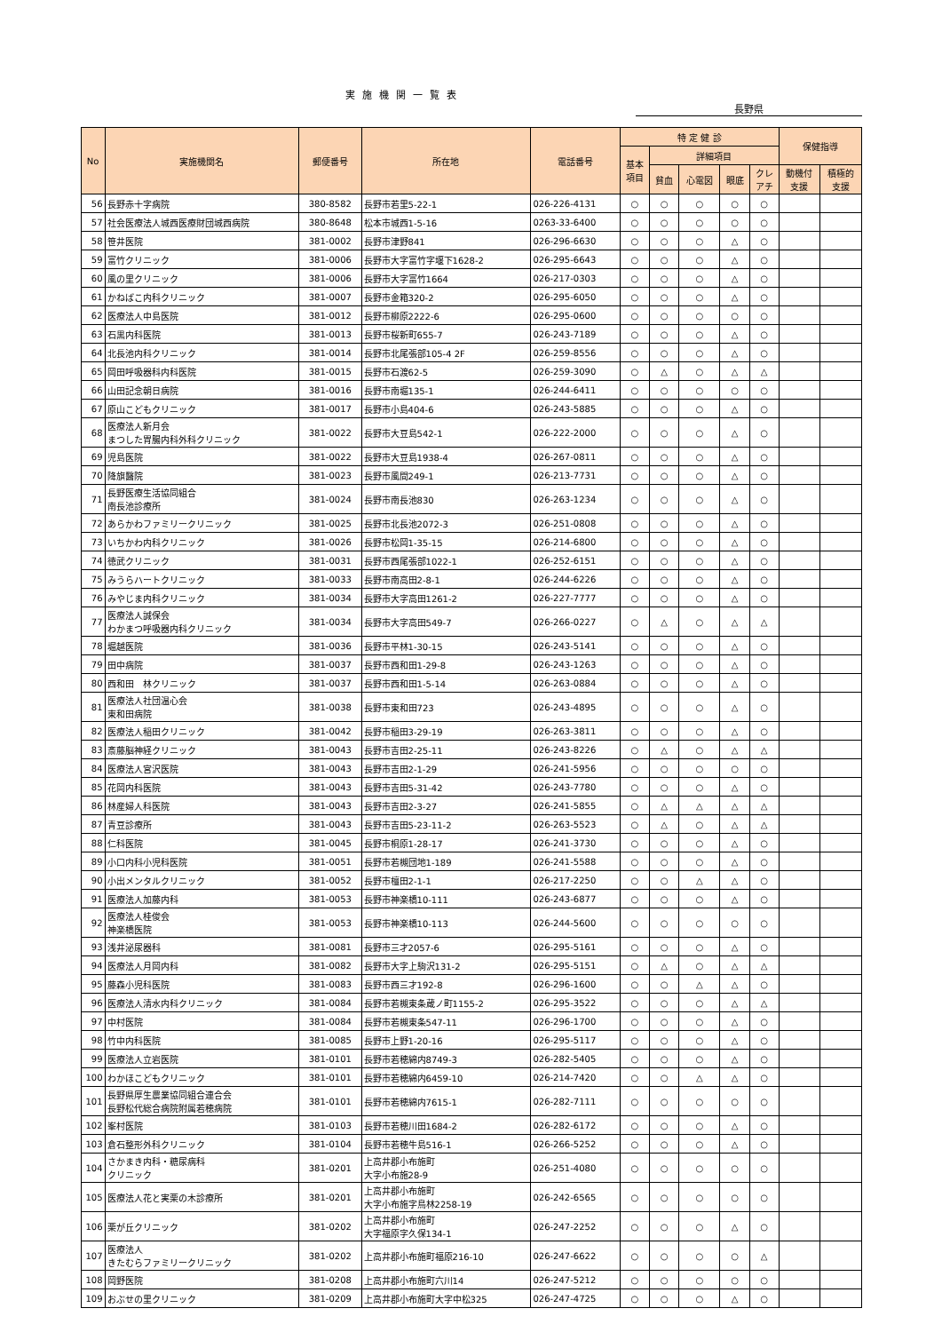実施機関一覧表
長野県
| No | 実施機関名 | 郵便番号 | 所在地 | 電話番号 | 特 定 健 診 | | | | | 保健指導 | |
| --- | --- | --- | --- | --- | --- | --- | --- | --- | --- | --- | --- |
| | | | | | 基本 項目 | 詳細項目 | | | | | |
| | | | | | | 貧血 | 心電図 | 眼底 | クレ アチ | 動機付 支援 | 積極的 支援 |
| 56 | 長野赤十字病院 | 380-8582 | 長野市若里5-22-1 | 026-226-4131 | ○ | ○ | ○ | ○ | ○ | | |
| 57 | 社会医療法人城西医療財団城西病院 | 380-8648 | 松本市城西1-5-16 | 0263-33-6400 | ○ | ○ | ○ | ○ | ○ | | |
| 58 | 笹井医院 | 381-0002 | 長野市津野841 | 026-296-6630 | ○ | ○ | ○ | △ | ○ | | |
| 59 | 富竹クリニック | 381-0006 | 長野市大字富竹字堰下1628-2 | 026-295-6643 | ○ | ○ | ○ | △ | ○ | | |
| 60 | 風の里クリニック | 381-0006 | 長野市大字富竹1664 | 026-217-0303 | ○ | ○ | ○ | △ | ○ | | |
| 61 | かねばこ内科クリニック | 381-0007 | 長野市金箱320-2 | 026-295-6050 | ○ | ○ | ○ | △ | ○ | | |
| 62 | 医療法人中島医院 | 381-0012 | 長野市柳原2222-6 | 026-295-0600 | ○ | ○ | ○ | ○ | ○ | | |
| 63 | 石黒内科医院 | 381-0013 | 長野市桜新町655-7 | 026-243-7189 | ○ | ○ | ○ | △ | ○ | | |
| 64 | 北長池内科クリニック | 381-0014 | 長野市北尾張部105-4 2F | 026-259-8556 | ○ | ○ | ○ | △ | ○ | | |
| 65 | 岡田呼吸器科内科医院 | 381-0015 | 長野市石渡62-5 | 026-259-3090 | ○ | △ | ○ | △ | △ | | |
| 66 | 山田記念朝日病院 | 381-0016 | 長野市南堀135-1 | 026-244-6411 | ○ | ○ | ○ | ○ | ○ | | |
| 67 | 原山こどもクリニック | 381-0017 | 長野市小島404-6 | 026-243-5885 | ○ | ○ | ○ | △ | ○ | | |
| 68 | 医療法人新月会 まつした胃腸内科外科クリニック | 381-0022 | 長野市大豆島542-1 | 026-222-2000 | ○ | ○ | ○ | △ | ○ | | |
| 69 | 児島医院 | 381-0022 | 長野市大豆島1938-4 | 026-267-0811 | ○ | ○ | ○ | △ | ○ | | |
| 70 | 降旗醫院 | 381-0023 | 長野市風間249-1 | 026-213-7731 | ○ | ○ | ○ | △ | ○ | | |
| 71 | 長野医療生活協同組合 南長池診療所 | 381-0024 | 長野市南長池830 | 026-263-1234 | ○ | ○ | ○ | △ | ○ | | |
| 72 | あらかわファミリークリニック | 381-0025 | 長野市北長池2072-3 | 026-251-0808 | ○ | ○ | ○ | △ | ○ | | |
| 73 | いちかわ内科クリニック | 381-0026 | 長野市松岡1-35-15 | 026-214-6800 | ○ | ○ | ○ | △ | ○ | | |
| 74 | 徳武クリニック | 381-0031 | 長野市西尾張部1022-1 | 026-252-6151 | ○ | ○ | ○ | △ | ○ | | |
| 75 | みうらハートクリニック | 381-0033 | 長野市南高田2-8-1 | 026-244-6226 | ○ | ○ | ○ | △ | ○ | | |
| 76 | みやじま内科クリニック | 381-0034 | 長野市大字高田1261-2 | 026-227-7777 | ○ | ○ | ○ | △ | ○ | | |
| 77 | 医療法人誠保会 わかまつ呼吸器内科クリニック | 381-0034 | 長野市大字高田549-7 | 026-266-0227 | ○ | △ | ○ | △ | △ | | |
| 78 | 堀越医院 | 381-0036 | 長野市平林1-30-15 | 026-243-5141 | ○ | ○ | ○ | △ | ○ | | |
| 79 | 田中病院 | 381-0037 | 長野市西和田1-29-8 | 026-243-1263 | ○ | ○ | ○ | △ | ○ | | |
| 80 | 西和田 林クリニック | 381-0037 | 長野市西和田1-5-14 | 026-263-0884 | ○ | ○ | ○ | △ | ○ | | |
| 81 | 医療法人社団温心会 東和田病院 | 381-0038 | 長野市東和田723 | 026-243-4895 | ○ | ○ | ○ | △ | ○ | | |
| 82 | 医療法人稲田クリニック | 381-0042 | 長野市稲田3-29-19 | 026-263-3811 | ○ | ○ | ○ | △ | ○ | | |
| 83 | 斎藤脳神経クリニック | 381-0043 | 長野市吉田2-25-11 | 026-243-8226 | ○ | △ | ○ | △ | △ | | |
| 84 | 医療法人宮沢医院 | 381-0043 | 長野市吉田2-1-29 | 026-241-5956 | ○ | ○ | ○ | ○ | ○ | | |
| 85 | 花岡内科医院 | 381-0043 | 長野市吉田5-31-42 | 026-243-7780 | ○ | ○ | ○ | △ | ○ | | |
| 86 | 林産婦人科医院 | 381-0043 | 長野市吉田2-3-27 | 026-241-5855 | ○ | △ | △ | △ | △ | | |
| 87 | 青豆診療所 | 381-0043 | 長野市吉田5-23-11-2 | 026-263-5523 | ○ | △ | ○ | △ | △ | | |
| 88 | 仁科医院 | 381-0045 | 長野市桐原1-28-17 | 026-241-3730 | ○ | ○ | ○ | △ | ○ | | |
| 89 | 小口内科小児科医院 | 381-0051 | 長野市若槻団地1-189 | 026-241-5588 | ○ | ○ | ○ | △ | ○ | | |
| 90 | 小出メンタルクリニック | 381-0052 | 長野市檀田2-1-1 | 026-217-2250 | ○ | ○ | △ | △ | ○ | | |
| 91 | 医療法人加藤内科 | 381-0053 | 長野市神楽橋10-111 | 026-243-6877 | ○ | ○ | ○ | △ | ○ | | |
| 92 | 医療法人桂俊会 神楽橋医院 | 381-0053 | 長野市神楽橋10-113 | 026-244-5600 | ○ | ○ | ○ | ○ | ○ | | |
| 93 | 浅井泌尿器科 | 381-0081 | 長野市三才2057-6 | 026-295-5161 | ○ | ○ | ○ | △ | ○ | | |
| 94 | 医療法人月岡内科 | 381-0082 | 長野市大字上駒沢131-2 | 026-295-5151 | ○ | △ | ○ | △ | △ | | |
| 95 | 藤森小児科医院 | 381-0083 | 長野市西三才192-8 | 026-296-1600 | ○ | ○ | △ | △ | ○ | | |
| 96 | 医療法人清水内科クリニック | 381-0084 | 長野市若槻東条蔵ノ町1155-2 | 026-295-3522 | ○ | ○ | ○ | △ | △ | | |
| 97 | 中村医院 | 381-0084 | 長野市若槻東条547-11 | 026-296-1700 | ○ | ○ | ○ | △ | ○ | | |
| 98 | 竹中内科医院 | 381-0085 | 長野市上野1-20-16 | 026-295-5117 | ○ | ○ | ○ | △ | ○ | | |
| 99 | 医療法人立岩医院 | 381-0101 | 長野市若穂綿内8749-3 | 026-282-5405 | ○ | ○ | ○ | △ | ○ | | |
| 100 | わかほこどもクリニック | 381-0101 | 長野市若穂綿内6459-10 | 026-214-7420 | ○ | ○ | △ | △ | ○ | | |
| 101 | 長野県厚生農業協同組合連合会 長野松代総合病院附属若穂病院 | 381-0101 | 長野市若穂綿内7615-1 | 026-282-7111 | ○ | ○ | ○ | ○ | ○ | | |
| 102 | 峯村医院 | 381-0103 | 長野市若穂川田1684-2 | 026-282-6172 | ○ | ○ | ○ | △ | ○ | | |
| 103 | 倉石整形外科クリニック | 381-0104 | 長野市若穂牛島516-1 | 026-266-5252 | ○ | ○ | ○ | △ | ○ | | |
| 104 | さかまき内科・糖尿病科 クリニック | 381-0201 | 上高井郡小布施町 大字小布施28-9 | 026-251-4080 | ○ | ○ | ○ | ○ | ○ | | |
| 105 | 医療法人花と実栗の木診療所 | 381-0201 | 上高井郡小布施町 大字小布施字鳥林2258-19 | 026-242-6565 | ○ | ○ | ○ | ○ | ○ | | |
| 106 | 栗が丘クリニック | 381-0202 | 上高井郡小布施町 大字福原字久保134-1 | 026-247-2252 | ○ | ○ | ○ | △ | ○ | | |
| 107 | 医療法人 きたむらファミリークリニック | 381-0202 | 上高井郡小布施町福原216-10 | 026-247-6622 | ○ | ○ | ○ | ○ | △ | | |
| 108 | 岡野医院 | 381-0208 | 上高井郡小布施町六川14 | 026-247-5212 | ○ | ○ | ○ | ○ | ○ | | |
| 109 | おぶせの里クリニック | 381-0209 | 上高井郡小布施町大字中松325 | 026-247-4725 | ○ | ○ | ○ | △ | ○ | | |